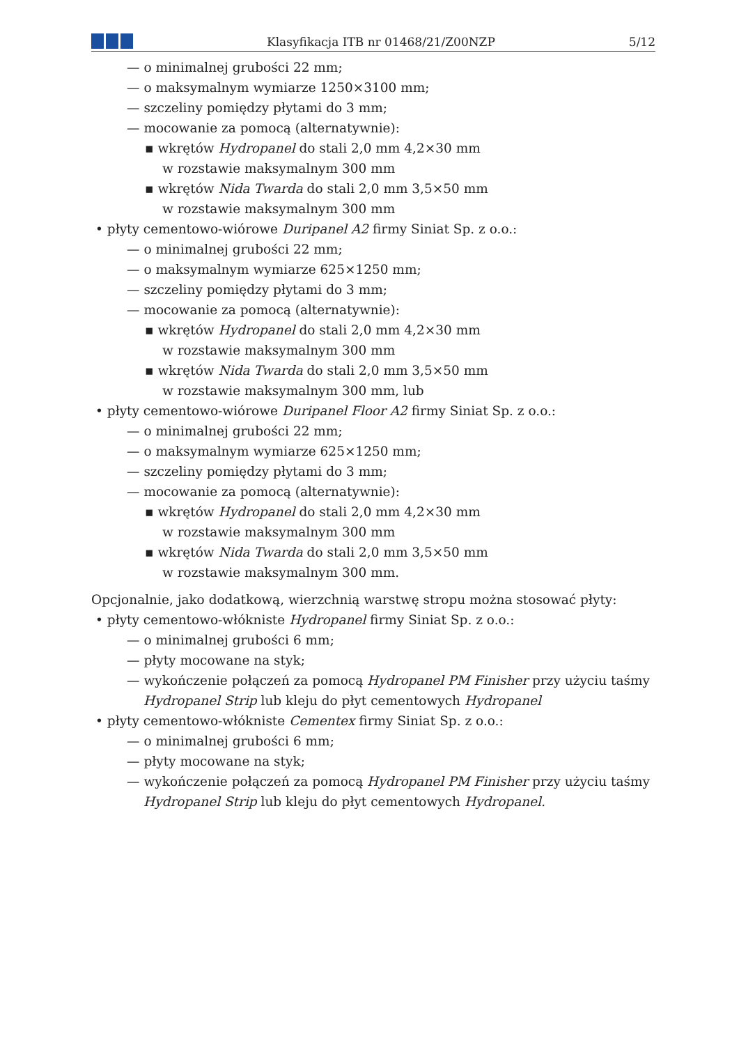Klasyfikacja ITB nr 01468/21/Z00NZP
5/12
— o minimalnej grubości 22 mm;
— o maksymalnym wymiarze 1250×3100 mm;
— szczeliny pomiędzy płytami do 3 mm;
— mocowanie za pomocą (alternatywnie):
▪ wkrętów Hydropanel do stali 2,0 mm 4,2×30 mm
w rozstawie maksymalnym 300 mm
▪ wkrętów Nida Twarda do stali 2,0 mm 3,5×50 mm
w rozstawie maksymalnym 300 mm
• płyty cementowo-wiórowe Duripanel A2 firmy Siniat Sp. z o.o.:
— o minimalnej grubości 22 mm;
— o maksymalnym wymiarze 625×1250 mm;
— szczeliny pomiędzy płytami do 3 mm;
— mocowanie za pomocą (alternatywnie):
▪ wkrętów Hydropanel do stali 2,0 mm 4,2×30 mm
w rozstawie maksymalnym 300 mm
▪ wkrętów Nida Twarda do stali 2,0 mm 3,5×50 mm
w rozstawie maksymalnym 300 mm, lub
• płyty cementowo-wiórowe Duripanel Floor A2 firmy Siniat Sp. z o.o.:
— o minimalnej grubości 22 mm;
— o maksymalnym wymiarze 625×1250 mm;
— szczeliny pomiędzy płytami do 3 mm;
— mocowanie za pomocą (alternatywnie):
▪ wkrętów Hydropanel do stali 2,0 mm 4,2×30 mm
w rozstawie maksymalnym 300 mm
▪ wkrętów Nida Twarda do stali 2,0 mm 3,5×50 mm
w rozstawie maksymalnym 300 mm.
Opcjonalnie, jako dodatkową, wierzchnią warstwę stropu można stosować płyty:
• płyty cementowo-włókniste Hydropanel firmy Siniat Sp. z o.o.:
— o minimalnej grubości 6 mm;
— płyty mocowane na styk;
— wykończenie połączeń za pomocą Hydropanel PM Finisher przy użyciu taśmy
Hydropanel Strip lub kleju do płyt cementowych Hydropanel
• płyty cementowo-włókniste Cementex firmy Siniat Sp. z o.o.:
— o minimalnej grubości 6 mm;
— płyty mocowane na styk;
— wykończenie połączeń za pomocą Hydropanel PM Finisher przy użyciu taśmy
Hydropanel Strip lub kleju do płyt cementowych Hydropanel.